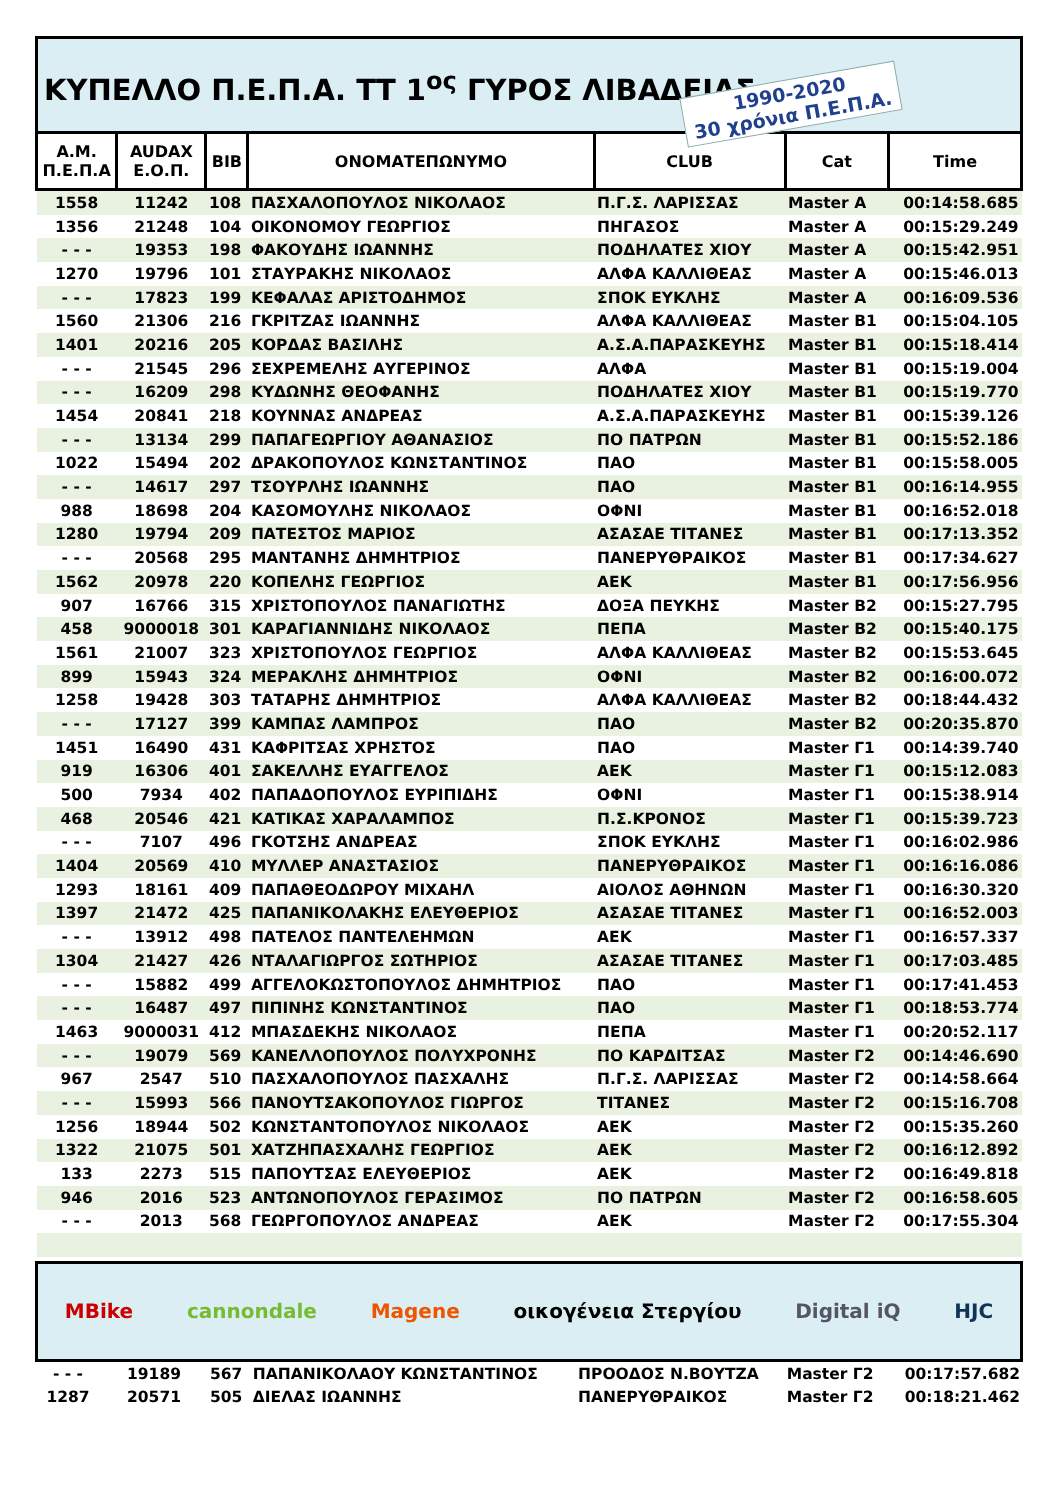ΚΥΠΕΛΛΟ Π.Ε.Π.Α. ΤΤ 1<sup>ος</sup> ΓΥΡΟΣ ΛΙΒΑΔΕΙΑΣ
1990-2020
30 χρόνια Π.Ε.Π.Α.
| Α.Μ. Π.Ε.Π.Α | AUDAX Ε.Ο.Π. | BIB | ΟΝΟΜΑΤΕΠΩΝΥΜΟ | CLUB | Cat | Time |
| --- | --- | --- | --- | --- | --- | --- |
| 1558 | 11242 | 108 | ΠΑΣΧΑΛΟΠΟΥΛΟΣ ΝΙΚΟΛΑΟΣ | Π.Γ.Σ. ΛΑΡΙΣΣΑΣ | Master A | 00:14:58.685 |
| 1356 | 21248 | 104 | ΟΙΚΟΝΟΜΟΥ ΓΕΩΡΓΙΟΣ | ΠΗΓΑΣΟΣ | Master A | 00:15:29.249 |
| - - - | 19353 | 198 | ΦΑΚΟΥΔΗΣ ΙΩΑΝΝΗΣ | ΠΟΔΗΛΑΤΕΣ ΧΙΟΥ | Master A | 00:15:42.951 |
| 1270 | 19796 | 101 | ΣΤΑΥΡΑΚΗΣ ΝΙΚΟΛΑΟΣ | ΑΛΦΑ ΚΑΛΛΙΘΕΑΣ | Master A | 00:15:46.013 |
| - - - | 17823 | 199 | ΚΕΦΑΛΑΣ ΑΡΙΣΤΟΔΗΜΟΣ | ΣΠΟΚ ΕΥΚΛΗΣ | Master A | 00:16:09.536 |
| 1560 | 21306 | 216 | ΓΚΡΙΤΖΑΣ ΙΩΑΝΝΗΣ | ΑΛΦΑ ΚΑΛΛΙΘΕΑΣ | Master B1 | 00:15:04.105 |
| 1401 | 20216 | 205 | ΚΟΡΔΑΣ ΒΑΣΙΛΗΣ | Α.Σ.Α.ΠΑΡΑΣΚΕΥΗΣ | Master B1 | 00:15:18.414 |
| - - - | 21545 | 296 | ΣΕΧΡΕΜΕΛΗΣ ΑΥΓΕΡΙΝΟΣ | ΑΛΦΑ | Master B1 | 00:15:19.004 |
| - - - | 16209 | 298 | ΚΥΔΩΝΗΣ ΘΕΟΦΑΝΗΣ | ΠΟΔΗΛΑΤΕΣ ΧΙΟΥ | Master B1 | 00:15:19.770 |
| 1454 | 20841 | 218 | ΚΟΥΝΝΑΣ ΑΝΔΡΕΑΣ | Α.Σ.Α.ΠΑΡΑΣΚΕΥΗΣ | Master B1 | 00:15:39.126 |
| - - - | 13134 | 299 | ΠΑΠΑΓΕΩΡΓΙΟΥ ΑΘΑΝΑΣΙΟΣ | ΠΟ ΠΑΤΡΩΝ | Master B1 | 00:15:52.186 |
| 1022 | 15494 | 202 | ΔΡΑΚΟΠΟΥΛΟΣ ΚΩΝΣΤΑΝΤΙΝΟΣ | ΠΑΟ | Master B1 | 00:15:58.005 |
| - - - | 14617 | 297 | ΤΣΟΥΡΛΗΣ ΙΩΑΝΝΗΣ | ΠΑΟ | Master B1 | 00:16:14.955 |
| 988 | 18698 | 204 | ΚΑΣΟΜΟΥΛΗΣ ΝΙΚΟΛΑΟΣ | ΟΦΝΙ | Master B1 | 00:16:52.018 |
| 1280 | 19794 | 209 | ΠΑΤΕΣΤΟΣ ΜΑΡΙΟΣ | ΑΣΑΣΑΕ ΤΙΤΑΝΕΣ | Master B1 | 00:17:13.352 |
| - - - | 20568 | 295 | ΜΑΝΤΑΝΗΣ ΔΗΜΗΤΡΙΟΣ | ΠΑΝΕΡΥΘΡΑΙΚΟΣ | Master B1 | 00:17:34.627 |
| 1562 | 20978 | 220 | ΚΟΠΕΛΗΣ ΓΕΩΡΓΙΟΣ | ΑΕΚ | Master B1 | 00:17:56.956 |
| 907 | 16766 | 315 | ΧΡΙΣΤΟΠΟΥΛΟΣ ΠΑΝΑΓΙΩΤΗΣ | ΔΟΞΑ ΠΕΥΚΗΣ | Master B2 | 00:15:27.795 |
| 458 | 9000018 | 301 | ΚΑΡΑΓΙΑΝΝΙΔΗΣ ΝΙΚΟΛΑΟΣ | ΠΕΠΑ | Master B2 | 00:15:40.175 |
| 1561 | 21007 | 323 | ΧΡΙΣΤΟΠΟΥΛΟΣ ΓΕΩΡΓΙΟΣ | ΑΛΦΑ ΚΑΛΛΙΘΕΑΣ | Master B2 | 00:15:53.645 |
| 899 | 15943 | 324 | ΜΕΡΑΚΛΗΣ ΔΗΜΗΤΡΙΟΣ | ΟΦΝΙ | Master B2 | 00:16:00.072 |
| 1258 | 19428 | 303 | ΤΑΤΑΡΗΣ ΔΗΜΗΤΡΙΟΣ | ΑΛΦΑ ΚΑΛΛΙΘΕΑΣ | Master B2 | 00:18:44.432 |
| - - - | 17127 | 399 | ΚΑΜΠΑΣ ΛΑΜΠΡΟΣ | ΠΑΟ | Master B2 | 00:20:35.870 |
| 1451 | 16490 | 431 | ΚΑΦΡΙΤΣΑΣ ΧΡΗΣΤΟΣ | ΠΑΟ | Master Γ1 | 00:14:39.740 |
| 919 | 16306 | 401 | ΣΑΚΕΛΛΗΣ ΕΥΑΓΓΕΛΟΣ | ΑΕΚ | Master Γ1 | 00:15:12.083 |
| 500 | 7934 | 402 | ΠΑΠΑΔΟΠΟΥΛΟΣ ΕΥΡΙΠΙΔΗΣ | ΟΦΝΙ | Master Γ1 | 00:15:38.914 |
| 468 | 20546 | 421 | ΚΑΤΙΚΑΣ ΧΑΡΑΛΑΜΠΟΣ | Π.Σ.ΚΡΟΝΟΣ | Master Γ1 | 00:15:39.723 |
| - - - | 7107 | 496 | ΓΚΟΤΣΗΣ ΑΝΔΡΕΑΣ | ΣΠΟΚ ΕΥΚΛΗΣ | Master Γ1 | 00:16:02.986 |
| 1404 | 20569 | 410 | ΜΥΛΛΕΡ ΑΝΑΣΤΑΣΙΟΣ | ΠΑΝΕΡΥΘΡΑΙΚΟΣ | Master Γ1 | 00:16:16.086 |
| 1293 | 18161 | 409 | ΠΑΠΑΘΕΟΔΩΡΟΥ ΜΙΧΑΗΛ | ΑΙΟΛΟΣ ΑΘΗΝΩΝ | Master Γ1 | 00:16:30.320 |
| 1397 | 21472 | 425 | ΠΑΠΑΝΙΚΟΛΑΚΗΣ ΕΛΕΥΘΕΡΙΟΣ | ΑΣΑΣΑΕ ΤΙΤΑΝΕΣ | Master Γ1 | 00:16:52.003 |
| - - - | 13912 | 498 | ΠΑΤΕΛΟΣ ΠΑΝΤΕΛΕΗΜΩΝ | ΑΕΚ | Master Γ1 | 00:16:57.337 |
| 1304 | 21427 | 426 | ΝΤΑΛΑΓΙΩΡΓΟΣ ΣΩΤΗΡΙΟΣ | ΑΣΑΣΑΕ ΤΙΤΑΝΕΣ | Master Γ1 | 00:17:03.485 |
| - - - | 15882 | 499 | ΑΓΓΕΛΟΚΩΣΤΟΠΟΥΛΟΣ ΔΗΜΗΤΡΙΟΣ | ΠΑΟ | Master Γ1 | 00:17:41.453 |
| - - - | 16487 | 497 | ΠΙΠΙΝΗΣ ΚΩΝΣΤΑΝΤΙΝΟΣ | ΠΑΟ | Master Γ1 | 00:18:53.774 |
| 1463 | 9000031 | 412 | ΜΠΑΣΔΕΚΗΣ ΝΙΚΟΛΑΟΣ | ΠΕΠΑ | Master Γ1 | 00:20:52.117 |
| - - - | 19079 | 569 | ΚΑΝΕΛΛΟΠΟΥΛΟΣ ΠΟΛΥΧΡΟΝΗΣ | ΠΟ ΚΑΡΔΙΤΣΑΣ | Master Γ2 | 00:14:46.690 |
| 967 | 2547 | 510 | ΠΑΣΧΑΛΟΠΟΥΛΟΣ ΠΑΣΧΑΛΗΣ | Π.Γ.Σ. ΛΑΡΙΣΣΑΣ | Master Γ2 | 00:14:58.664 |
| - - - | 15993 | 566 | ΠΑΝΟΥΤΣΑΚΟΠΟΥΛΟΣ ΓΙΩΡΓΟΣ | ΤΙΤΑΝΕΣ | Master Γ2 | 00:15:16.708 |
| 1256 | 18944 | 502 | ΚΩΝΣΤΑΝΤΟΠΟΥΛΟΣ ΝΙΚΟΛΑΟΣ | ΑΕΚ | Master Γ2 | 00:15:35.260 |
| 1322 | 21075 | 501 | ΧΑΤΖΗΠΑΣΧΑΛΗΣ ΓΕΩΡΓΙΟΣ | ΑΕΚ | Master Γ2 | 00:16:12.892 |
| 133 | 2273 | 515 | ΠΑΠΟΥΤΣΑΣ ΕΛΕΥΘΕΡΙΟΣ | ΑΕΚ | Master Γ2 | 00:16:49.818 |
| 946 | 2016 | 523 | ΑΝΤΩΝΟΠΟΥΛΟΣ ΓΕΡΑΣΙΜΟΣ | ΠΟ ΠΑΤΡΩΝ | Master Γ2 | 00:16:58.605 |
| - - - | 2013 | 568 | ΓΕΩΡΓΟΠΟΥΛΟΣ ΑΝΔΡΕΑΣ | ΑΕΚ | Master Γ2 | 00:17:55.304 |
MBike cannondale Magene οικογένεια Στεργίου Digital iQ HJC
| - - - | 19189 | 567 | ΠΑΠΑΝΙΚΟΛΑΟΥ ΚΩΝΣΤΑΝΤΙΝΟΣ | ΠΡΟΟΔΟΣ Ν.ΒΟΥΤΖΑ | Master Γ2 | 00:17:57.682 |
| 1287 | 20571 | 505 | ΔΙΕΛΑΣ ΙΩΑΝΝΗΣ | ΠΑΝΕΡΥΘΡΑΙΚΟΣ | Master Γ2 | 00:18:21.462 |